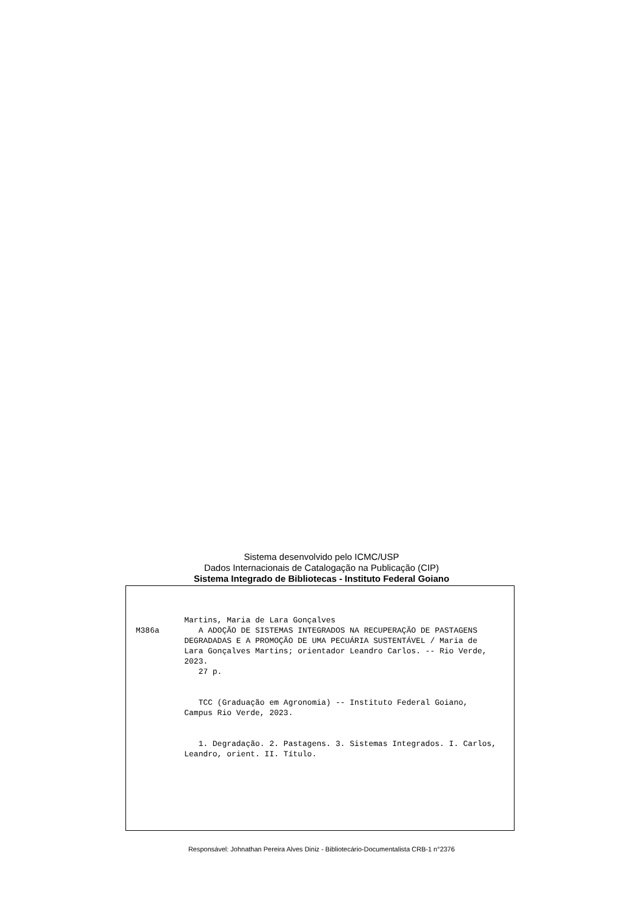Sistema desenvolvido pelo ICMC/USP
Dados Internacionais de Catalogação na Publicação (CIP)
Sistema Integrado de Bibliotecas - Instituto Federal Goiano
Martins, Maria de Lara Gonçalves
M386a A ADOÇÃO DE SISTEMAS INTEGRADOS NA RECUPERAÇÃO DE PASTAGENS DEGRADADAS E A PROMOÇÃO DE UMA PECUÁRIA SUSTENTÁVEL / Maria de Lara Gonçalves Martins; orientador Leandro Carlos. -- Rio Verde, 2023.
27 p.
TCC (Graduação em Agronomia) -- Instituto Federal Goiano, Campus Rio Verde, 2023.
1. Degradação. 2. Pastagens. 3. Sistemas Integrados. I. Carlos, Leandro, orient. II. Título.
Responsável: Johnathan Pereira Alves Diniz - Bibliotecário-Documentalista CRB-1 n°2376